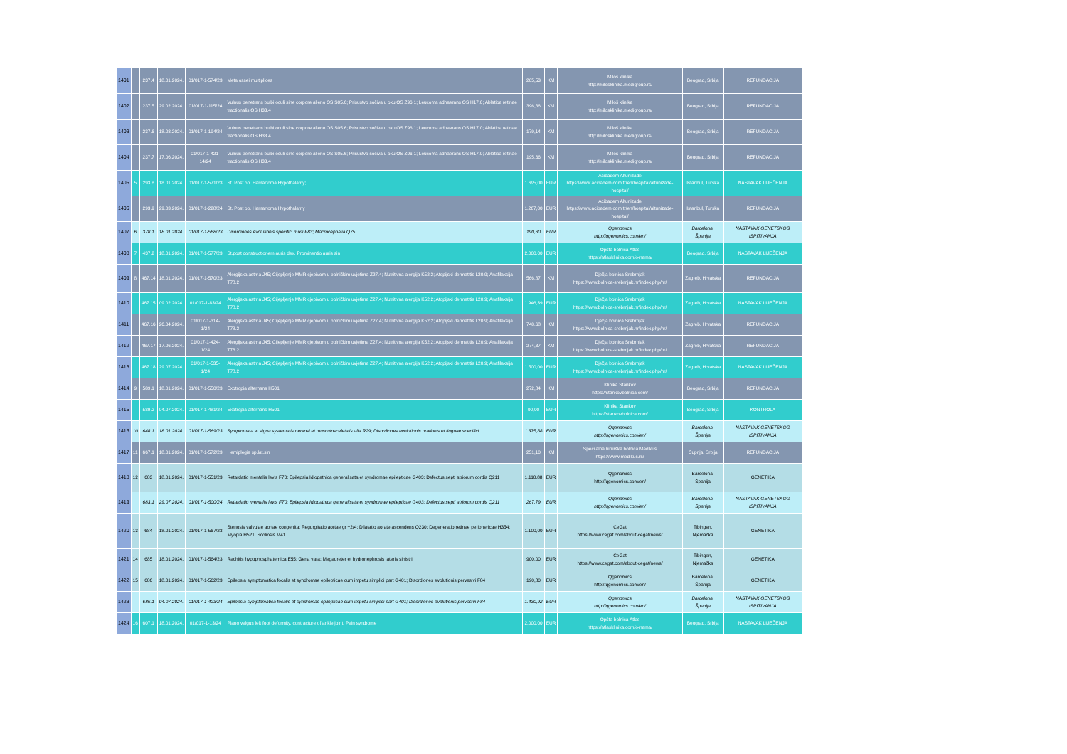| 1401 | | 237.4 | 18.01.2024. | 01/017-1-574/23 | Meta ossei multiplices | 205,53 | KM | Miloš klinika http://milosklinika.medigroup.rs/ | Beograd, Srbija | REFUNDACIJA |
| 1402 | | 237.5 | 29.02.2024. | 01/017-1-115/24 | Vulnus penetrans bulbi oculi sine corpore alieno OS S05.6; Prisustvo sočiva u oku OS Z96.1; Leucoma adhaerans OS H17.0; Ablatioa retinae tractionalis OS H33.4 | 396,86 | KM | Miloš klinika http://milosklinika.medigroup.rs/ | Beograd, Srbija | REFUNDACIJA |
| 1403 | | 237.6 | 18.03.2024. | 01/017-1-194/24 | Vulnus penetrans bulbi oculi sine corpore alieno OS S05.6; Prisustvo sočiva u oku OS Z96.1; Leucoma adhaerans OS H17.0; Ablatioa retinae tractionalis OS H33.4 | 179,14 | KM | Miloš klinika http://milosklinika.medigroup.rs/ | Beograd, Srbija | REFUNDACIJA |
| 1404 | | 237.7 | 17.06.2024. | 01/017-1-421-14/24 | Vulnus penetrans bulbi oculi sine corpore alieno OS S05.6; Prisustvo sočiva u oku OS Z96.1; Leucoma adhaerans OS H17.0; Ablatioa retinae tractionalis OS H33.4 | 195,66 | KM | Miloš klinika http://milosklinika.medigroup.rs/ | Beograd, Srbija | REFUNDACIJA |
| 1405 | 5 | 293.8 | 18.01.2024. | 01/017-1-571/23 | St. Post op. Hamartoma Hypothalamy; | 1.695,00 | EUR | Acibadem Altunizade https://www.acibadem.com.tr/en/hospital/altunizade-hospital/ | Istanbul, Turska | NASTAVAK LIJEČENJA |
| 1406 | | 293.9 | 29.03.2024. | 01/017-1-228/24 | St. Post op. Hamartoma Hypothalamy | 1.267,00 | EUR | Acibadem Altunizade https://www.acibadem.com.tr/en/hospital/altunizade-hospital/ | Istanbul, Turska | REFUNDACIJA |
| 1407 | 6 | 378.1 | 18.01.2024. | 01/017-1-568/23 | Disordiones evolutionis specifici mixti F83; Macrocephalia Q75 | 190,80 | EUR | Qgenomics http://qgenomics.com/en/ | Barcelona, Španija | NASTAVAK GENETSKOG ISPITIVANJA |
| 1408 | 7 | 437.2 | 18.01.2024. | 01/017-1-577/23 | St.post constructionem auris dex. Prominentio auris sin | 2.000,00 | EUR | Opšta bolnica Atlas https://atlasklinika.com/o-nama/ | Beograd, Srbija | NASTAVAK LIJEČENJA |
| 1409 | 8 | 467.14 | 18.01.2024. | 01/017-1-570/23 | Alergijska astma J45; Cijepljenje MMR cjepivom u bolničkim uvjetima Z27.4; Nutritivna alergija K52.2; Atopijski dermatitis L20.9; Anafilaksija T78.2 | 566,87 | KM | Dječja bolnica Srebrnjak https://www.bolnica-srebrnjak.hr/index.php/hr/ | Zagreb, Hrvatska | REFUNDACIJA |
| 1410 | | 467.15 | 09.02.2024. | 01/017-1-83/24 | Alergijska astma J45; Cijepljenje MMR cjepivom u bolničkim uvjetima Z27.4; Nutritivna alergija K52.2; Atopijski dermatitis L20.9; Anafilaksija T78.2 | 1.946,39 | EUR | Dječja bolnica Srebrnjak https://www.bolnica-srebrnjak.hr/index.php/hr/ | Zagreb, Hrvatska | NASTAVAK LIJEČENJA |
| 1411 | | 467.16 | 26.04.2024, | 01/017-1-314-1/24 | Alergijska astma J45; Cijepljenje MMR cjepivom u bolničkim uvjetima Z27.4; Nutritivna alergija K52.2; Atopijski dermatitis L20.9; Anafilaksija T78.2 | 748,68 | KM | Dječja bolnica Srebrnjak https://www.bolnica-srebrnjak.hr/index.php/hr/ | Zagreb, Hrvatska | REFUNDACIJA |
| 1412 | | 467.17 | 17.06.2024. | 01/017-1-424-1/24 | Alergijska astma J45; Cijepljenje MMR cjepivom u bolničkim uvjetima Z27.4; Nutritivna alergija K52.2; Atopijski dermatitis L20.9; Anafilaksija T78.2 | 274,37 | KM | Dječja bolnica Srebrnjak https://www.bolnica-srebrnjak.hr/index.php/hr/ | Zagreb, Hrvatska | REFUNDACIJA |
| 1413 | | 467.18 | 29.07.2024. | 01/017-1-535-1/24 | Alergijska astma J45; Cijepljenje MMR cjepivom u bolničkim uvjetima Z27.4; Nutritivna alergija K52.2; Atopijski dermatitis L20.9; Anafilaksija T78.2 | 1.500,00 | EUR | Dječja bolnica Srebrnjak https://www.bolnica-srebrnjak.hr/index.php/hr/ | Zagreb, Hrvatska | NASTAVAK LIJEČENJA |
| 1414 | 9 | 589.1 | 18.01.2024. | 01/017-1-550/23 | Exotropia alternans H501 | 272,84 | KM | Klinika Stankov https://stankovbolnica.com/ | Beograd, Srbija | REFUNDACIJA |
| 1415 | | 589.2 | 04.07.2024. | 01/017-1-481/24 | Exotropia alternans H501 | 90,00 | EUR | Klinika Stankov https://stankovbolnica.com/ | Beograd, Srbija | KONTROLA |
| 1416 | 10 | 648.1 | 18.01.2024. | 01/017-1-569/23 | Symptomata et signa systematis nervosi et musculosceletalis alia R29; Disordiones evolutionis orationis et linguae specifici | 1.375,88 | EUR | Qgenomics http://qgenomics.com/en/ | Barcelona, Španija | NASTAVAK GENETSKOG ISPITIVANJA |
| 1417 | 11 | 667.1 | 18.01.2024. | 01/017-1-572/23 | Hemiplegia sp.lat.sin | 251,10 | KM | Specijalna hirurška bolnica Medikus https://www.medikus.rs/ | Ćuprija, Srbija | REFUNDACIJA |
| 1418 | 12 | 683 | 18.01.2024. | 01/017-1-551/23 | Retardatio mentalis levis F70; Epilepsia Idiopathica generalisata et syndromae epilepticae G403; Defectus septi atriorum cordis Q211 | 1.110,88 | EUR | Qgenomics http://qgenomics.com/en/ | Barcelona, Španija | GENETIKA |
| 1419 | | 683.1 | 29.07.2024. | 01/017-1-500/24 | Retardatio mentalis levis F70; Epilepsia Idiopathica generalisata et syndromae epilepticae G403; Defectus septi atriorum cordis Q211 | 267,79 | EUR | Qgenomics http://qgenomics.com/en/ | Barcelona, Španija | NASTAVAK GENETSKOG ISPITIVANJA |
| 1420 | 13 | 684 | 18.01.2024. | 01/017-1-567/23 | Stenosis valvulae aortae congenita; Regurgitatio aortae gr +2/4; Dilatatio aorate ascendens Q230; Degeneratio retinae periphericae H354; Myopia H521; Scoliosis M41 | 1.100,00 | EUR | CeGat https://www.cegat.com/about-cegat/news/ | Tibingen, Njemačka | GENETIKA |
| 1421 | 14 | 685 | 18.01.2024. | 01/017-1-564/23 | Rachitis hypophosphatemica E55; Gena vara; Megaureter et hydronephrosis lateris sinistri | 900,00 | EUR | CeGat https://www.cegat.com/about-cegat/news/ | Tibingen, Njemačka | GENETIKA |
| 1422 | 15 | 686 | 18.01.2024. | 01/017-1-562/23 | Epilepsia symptomatica focalis et syndromae epilepticae cum impetu simplici part G401; Disordiones evolutionis pervasivi F84 | 190,80 | EUR | Qgenomics http://qgenomics.com/en/ | Barcelona, Španija | GENETIKA |
| 1423 | | 686.1 | 04.07.2024. | 01/017-1-423/24 | Epilepsia symptomatica focalis et syndromae epilepticae cum impetu simplici part G401; Disordiones evolutionis pervasivi F84 | 1.430,92 | EUR | Qgenomics http://qgenomics.com/en/ | Barcelona, Španija | NASTAVAK GENETSKOG ISPITIVANJA |
| 1424 | 16 | 607.1 | 18.01.2024. | 01/017-1-13/24 | Plano valgus left foot deformity, contracture of ankle joint. Pain syndrome | 2.000,00 | EUR | Opšta bolnica Atlas https://atlasklinika.com/o-nama/ | Beograd, Srbija | NASTAVAK LIJEČENJA |